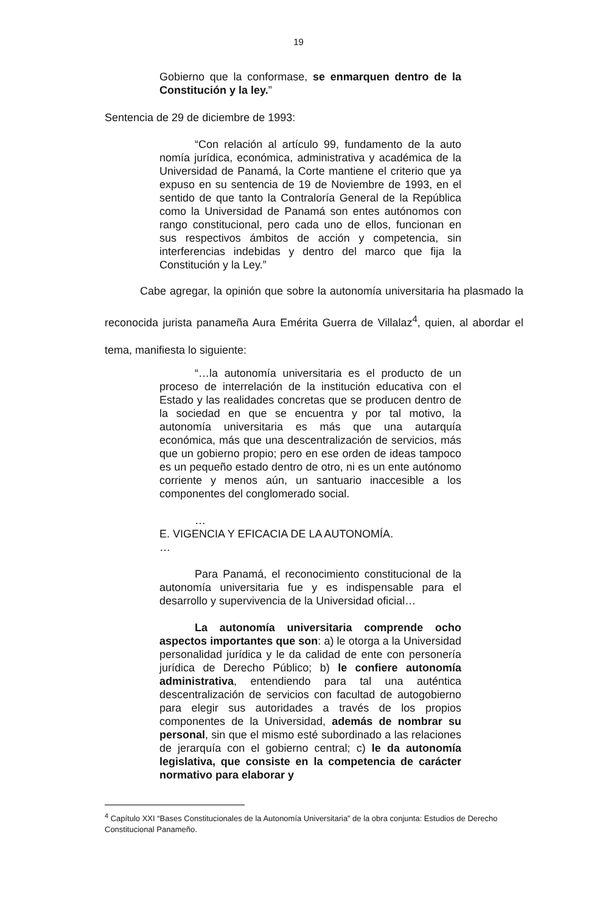19
Gobierno que la conformase, se enmarquen dentro de la Constitución y la ley.”
Sentencia de 29 de diciembre de 1993:
“Con relación al artículo 99, fundamento de la auto nomía jurídica, económica, administrativa y académica de la Universidad de Panamá, la Corte mantiene el criterio que ya expuso en su sentencia de 19 de Noviembre de 1993, en el sentido de que tanto la Contraloría General de la República como la Universidad de Panamá son entes autónomos con rango constitucional, pero cada uno de ellos, funcionan en sus respectivos ámbitos de acción y competencia, sin interferencias indebidas y dentro del marco que fija la Constitución y la Ley.”
Cabe agregar, la opinión que sobre la autonomía universitaria ha plasmado la reconocida jurista panameña Aura Emérita Guerra de Villalaz<sup>4</sup>, quien, al abordar el tema, manifiesta lo siguiente:
“…la autonomía universitaria es el producto de un proceso de interrelación de la institución educativa con el Estado y las realidades concretas que se producen dentro de la sociedad en que se encuentra y por tal motivo, la autonomía universitaria es más que una autarquía económica, más que una descentralización de servicios, más que un gobierno propio; pero en ese orden de ideas tampoco es un pequeño estado dentro de otro, ni es un ente autónomo corriente y menos aún, un santuario inaccesible a los componentes del conglomerado social.
…
E. VIGENCIA Y EFICACIA DE LA AUTONOMÍA.
…
Para Panamá, el reconocimiento constitucional de la autonomía universitaria fue y es indispensable para el desarrollo y supervivencia de la Universidad oficial…
La autonomía universitaria comprende ocho aspectos importantes que son: a) le otorga a la Universidad personalidad jurídica y le da calidad de ente con personería jurídica de Derecho Público; b) le confiere autonomía administrativa, entendiendo para tal una auténtica descentralización de servicios con facultad de autogobierno para elegir sus autoridades a través de los propios componentes de la Universidad, además de nombrar su personal, sin que el mismo esté subordinado a las relaciones de jerarquía con el gobierno central; c) le da autonomía legislativa, que consiste en la competencia de carácter normativo para elaborar y
<sup>4</sup> Capítulo XXI “Bases Constitucionales de la Autonomía Universitaria” de la obra conjunta: Estudios de Derecho Constitucional Panameño.